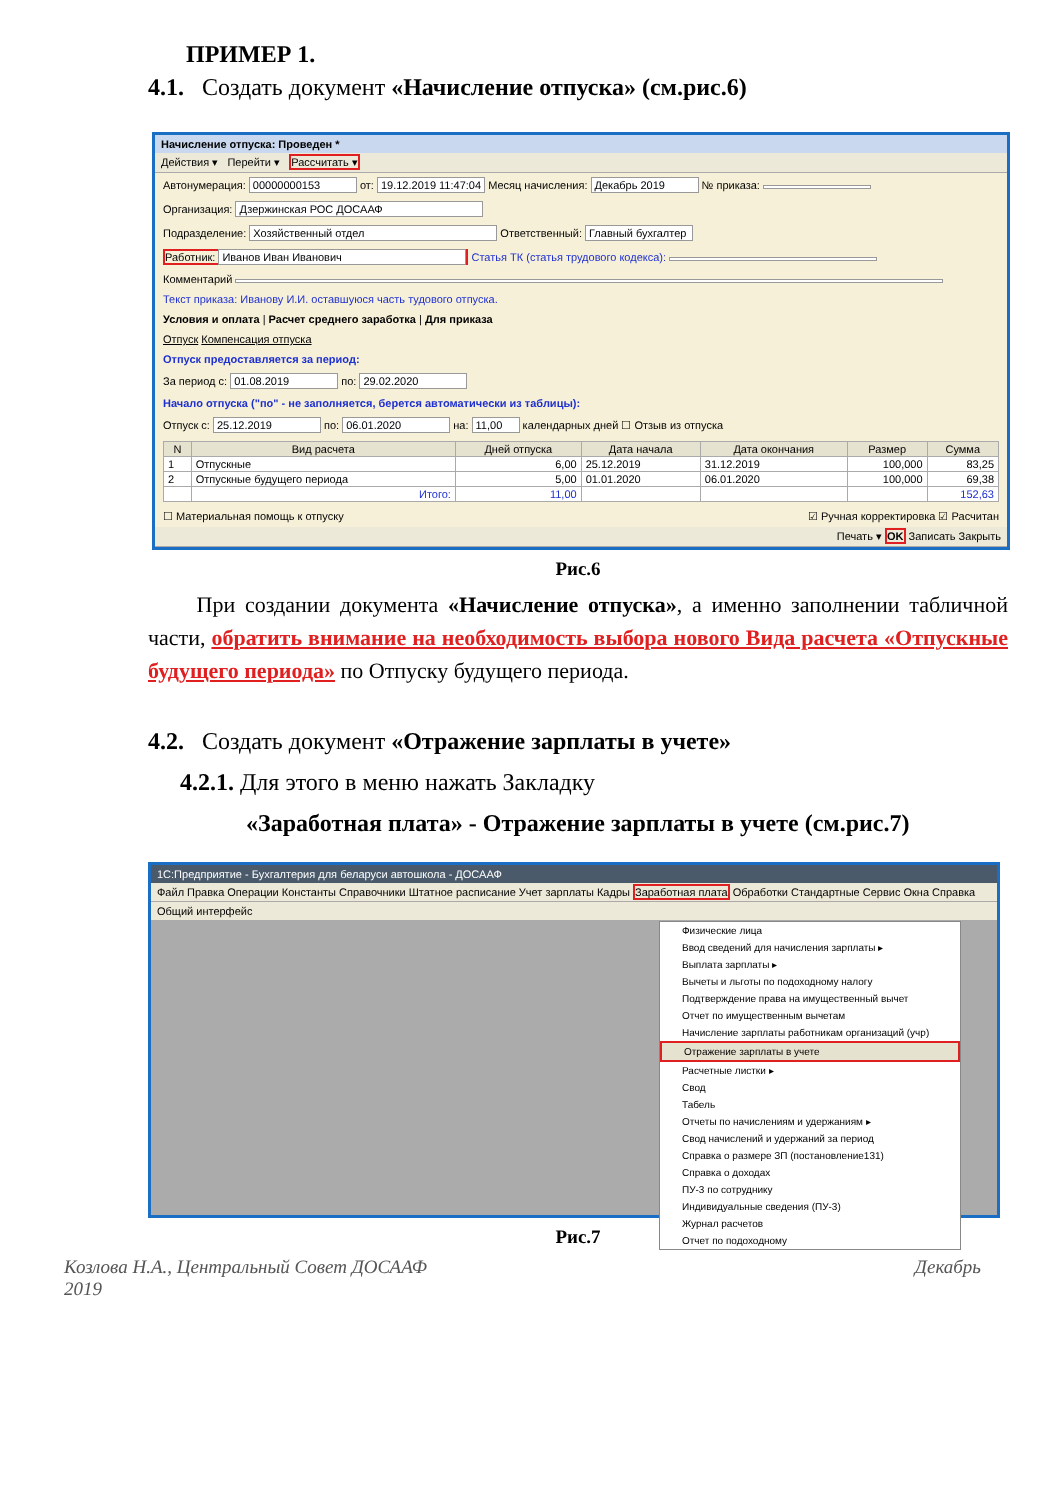ПРИМЕР 1.
4.1. Создать документ «Начисление отпуска» (см.рис.6)
Начисление отпуска: Проведен *
Действия ▾ Перейти ▾ Рассчитать ▾
Автонумерация: 00000000153 от: 19.12.2019 11:47:04 Месяц начисления: Декабрь 2019 № приказа:
Организация: Дзержинская РОС ДОСААФ
Подразделение: Хозяйственный отдел Ответственный: Главный бухгалтер
Работник: Иванов Иван Иванович Статья ТК (статья трудового кодекса):
Комментарий
Текст приказа: Иванову И.И. оставшуюся часть тудового отпуска.
Условия и оплата | Расчет среднего заработка | Для приказа
Отпуск Компенсация отпуска
Отпуск предоставляется за период:
За период с: 01.08.2019 по: 29.02.2020
Начало отпуска ("по" - не заполняется, берется автоматически из таблицы):
Отпуск с: 25.12.2019 по: 06.01.2020 на: 11,00 календарных дней ☐ Отзыв из отпуска
| N | Вид расчета | Дней отпуска | Дата начала | Дата окончания | Размер | Сумма |
| --- | --- | --- | --- | --- | --- | --- |
| 1 | Отпускные | 6,00 | 25.12.2019 | 31.12.2019 | 100,000 | 83,25 |
| 2 | Отпускные будущего периода | 5,00 | 01.01.2020 | 06.01.2020 | 100,000 | 69,38 |
| | Итого: | 11,00 | | | | 152,63 |
☐ Материальная помощь к отпуску ☑ Ручная корректировка ☑ Расчитан
Печать ▾ OK Записать Закрыть
Рис.6
При создании документа «Начисление отпуска», а именно заполнении табличной части, обратить внимание на необходимость выбора нового Вида расчета «Отпускные будущего периода» по Отпуску будущего периода.
4.2. Создать документ «Отражение зарплаты в учете»
4.2.1. Для этого в меню нажать Закладку
«Заработная плата» - Отражение зарплаты в учете (см.рис.7)
1С:Предприятие - Бухгалтерия для беларуси автошкола - ДОСААФ
Файл Правка Операции Константы Справочники Штатное расписание Учет зарплаты Кадры Заработная плата Обработки Стандартные Сервис Окна Справка
Общий интерфейс
Физические лица
Ввод сведений для начисления зарплаты ▸
Выплата зарплаты ▸
Вычеты и льготы по подоходному налогу
Подтверждение права на имущественный вычет
Отчет по имущественным вычетам
Начисление зарплаты работникам организаций (учр)
Отражение зарплаты в учете
Расчетные листки ▸
Свод
Табель
Отчеты по начислениям и удержаниям ▸
Свод начислений и удержаний за период
Справка о размере ЗП (постановление131)
Справка о доходах
ПУ-3 по сотруднику
Индивидуальные сведения (ПУ-3)
Журнал расчетов
Отчет по подоходному
Рис.7
Козлова Н.А., Центральный Совет ДОСААФ
2019 Декабрь